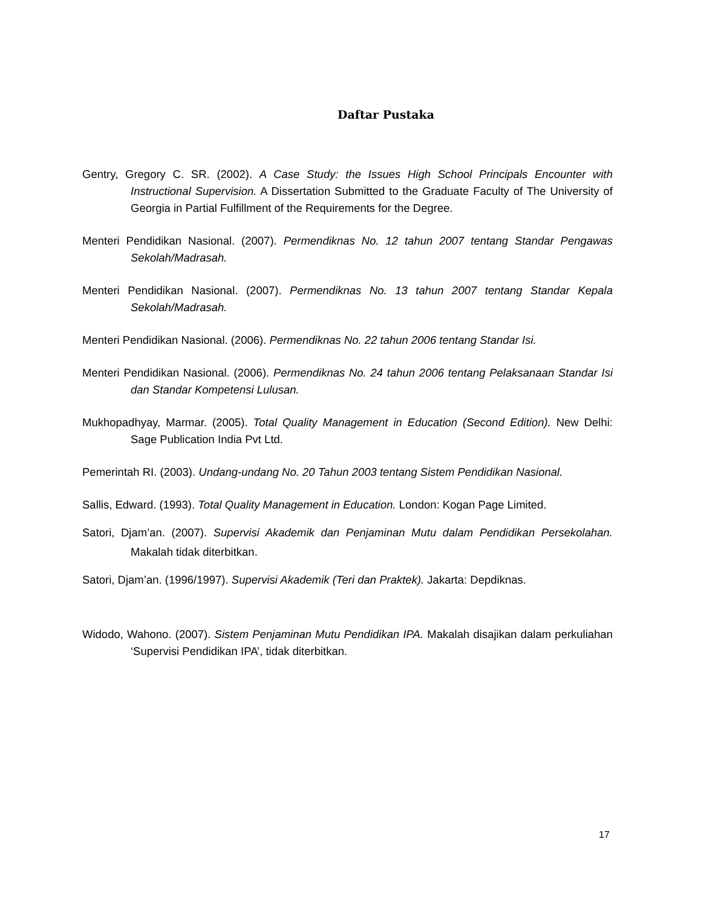Daftar Pustaka
Gentry, Gregory C. SR. (2002). A Case Study: the Issues High School Principals Encounter with Instructional Supervision. A Dissertation Submitted to the Graduate Faculty of The University of Georgia in Partial Fulfillment of the Requirements for the Degree.
Menteri Pendidikan Nasional. (2007). Permendiknas No. 12 tahun 2007 tentang Standar Pengawas Sekolah/Madrasah.
Menteri Pendidikan Nasional. (2007). Permendiknas No. 13 tahun 2007 tentang Standar Kepala Sekolah/Madrasah.
Menteri Pendidikan Nasional. (2006). Permendiknas No. 22 tahun 2006 tentang Standar Isi.
Menteri Pendidikan Nasional. (2006). Permendiknas No. 24 tahun 2006 tentang Pelaksanaan Standar Isi dan Standar Kompetensi Lulusan.
Mukhopadhyay, Marmar. (2005). Total Quality Management in Education (Second Edition). New Delhi: Sage Publication India Pvt Ltd.
Pemerintah RI. (2003). Undang-undang No. 20 Tahun 2003 tentang Sistem Pendidikan Nasional.
Sallis, Edward. (1993). Total Quality Management in Education. London: Kogan Page Limited.
Satori, Djam’an. (2007). Supervisi Akademik dan Penjaminan Mutu dalam Pendidikan Persekolahan. Makalah tidak diterbitkan.
Satori, Djam’an. (1996/1997). Supervisi Akademik (Teri dan Praktek). Jakarta: Depdiknas.
Widodo, Wahono. (2007). Sistem Penjaminan Mutu Pendidikan IPA. Makalah disajikan dalam perkuliahan ‘Supervisi Pendidikan IPA’, tidak diterbitkan.
17